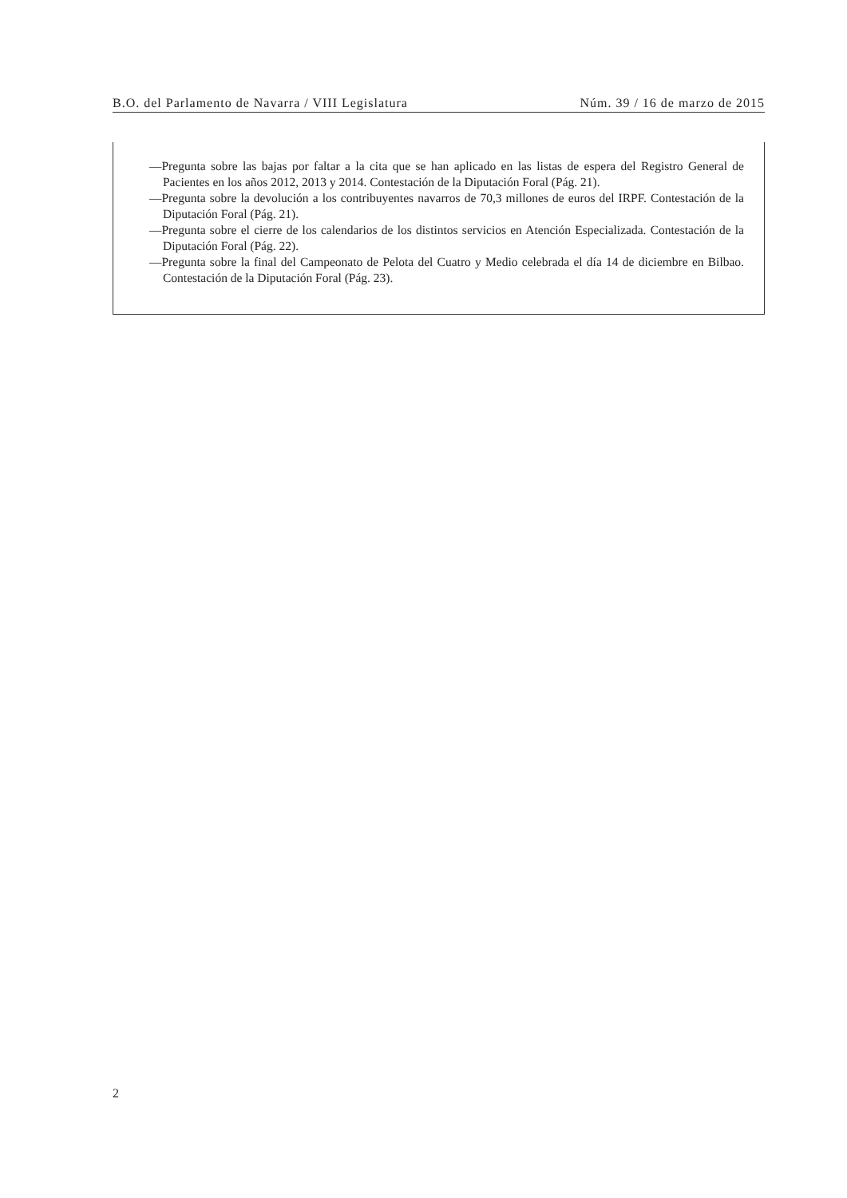B.O. del Parlamento de Navarra / VIII Legislatura Núm. 39 / 16 de marzo de 2015
—Pregunta sobre las bajas por faltar a la cita que se han aplicado en las listas de espera del Registro General de Pacientes en los años 2012, 2013 y 2014. Contestación de la Diputación Foral (Pág. 21).
—Pregunta sobre la devolución a los contribuyentes navarros de 70,3 millones de euros del IRPF. Contestación de la Diputación Foral (Pág. 21).
—Pregunta sobre el cierre de los calendarios de los distintos servicios en Atención Especializada. Contestación de la Diputación Foral (Pág. 22).
—Pregunta sobre la final del Campeonato de Pelota del Cuatro y Medio celebrada el día 14 de diciembre en Bilbao. Contestación de la Diputación Foral (Pág. 23).
2